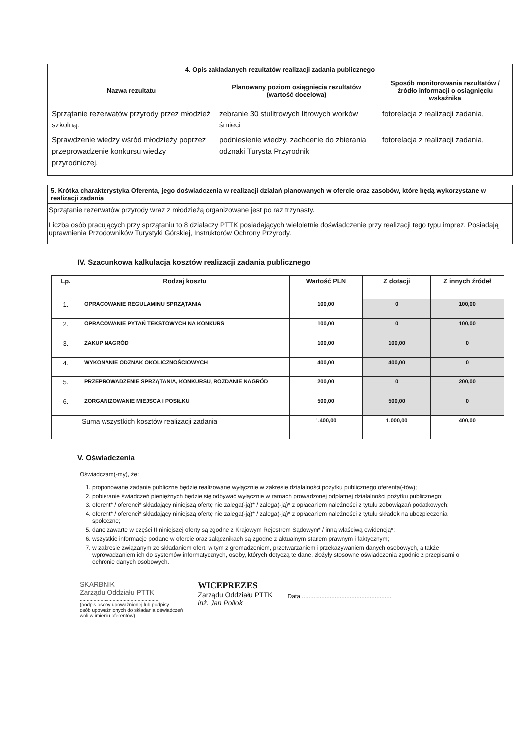| 4. Opis zakładanych rezultatów realizacji zadania publicznego | | |
| --- | --- | --- |
| Nazwa rezultatu | Planowany poziom osiągnięcia rezultatów (wartość docelowa) | Sposób monitorowania rezultatów / źródło informacji o osiągnięciu wskaźnika |
| Sprzątanie rezerwatów przyrody przez młodzież szkolną. | zebranie 30 stulitrowych litrowych worków śmieci | fotorelacja z realizacji zadania, |
| Sprawdzenie wiedzy wśród młodzieży poprzez przeprowadzenie konkursu wiedzy przyrodniczej. | podniesienie wiedzy, zachcenie do zbierania odznaki Turysta Przyrodnik | fotorelacja z realizacji zadania, |
5. Krótka charakterystyka Oferenta, jego doświadczenia w realizacji działań planowanych w ofercie oraz zasobów, które będą wykorzystane w realizacji zadania
Sprzątanie rezerwatów przyrody wraz z młodzieżą organizowane jest po raz trzynasty.
Liczba osób pracujących przy sprzątaniu to 8 działaczy PTTK posiadających wieloletnie doświadczenie przy realizacji tego typu imprez. Posiadają uprawnienia Przodowników Turystyki Górskiej, Instruktorów Ochrony Przyrody.
IV. Szacunkowa kalkulacja kosztów realizacji zadania publicznego
| Lp. | Rodzaj kosztu | Wartość PLN | Z dotacji | Z innych źródeł |
| --- | --- | --- | --- | --- |
| 1. | OPRACOWANIE REGULAMINU SPRZĄTANIA | 100,00 | 0 | 100,00 |
| 2. | OPRACOWANIE PYTAŃ TEKSTOWYCH NA KONKURS | 100,00 | 0 | 100,00 |
| 3. | ZAKUP NAGRÓD | 100,00 | 100,00 | 0 |
| 4. | WYKONANIE ODZNAK OKOLICZNOŚCIOWYCH | 400,00 | 400,00 | 0 |
| 5. | PRZEPROWADZENIE SPRZĄTANIA, KONKURSU, ROZDANIE NAGRÓD | 200,00 | 0 | 200,00 |
| 6. | ZORGANIZOWANIE MIEJSCA I POSIŁKU | 500,00 | 500,00 | 0 |
| Suma wszystkich kosztów realizacji zadania | | 1.400,00 | 1.000,00 | 400,00 |
V. Oświadczenia
Oświadczam(-my), że:
1. proponowane zadanie publiczne będzie realizowane wyłącznie w zakresie działalności pożytku publicznego oferenta(-tów);
2. pobieranie świadczeń pieniężnych będzie się odbywać wyłącznie w ramach prowadzonej odpłatnej działalności pożytku publicznego;
3. oferent* / oferenci* składający niniejszą ofertę nie zalega(-ją)* / zalega(-ją)* z opłacaniem należności z tytułu zobowiązań podatkowych;
4. oferent* / oferenci* składający niniejszą ofertę nie zalega(-ją)* / zalega(-ją)* z opłacaniem należności z tytułu składek na ubezpieczenia społeczne;
5. dane zawarte w części II niniejszej oferty są zgodne z Krajowym Rejestrem Sądowym* / inną właściwą ewidencją*;
6. wszystkie informacje podane w ofercie oraz załącznikach są zgodne z aktualnym stanem prawnym i faktycznym;
7. w zakresie związanym ze składaniem ofert, w tym z gromadzeniem, przetwarzaniem i przekazywaniem danych osobowych, a także wprowadzaniem ich do systemów informatycznych, osoby, których dotyczą te dane, złożyły stosowne oświadczenia zgodnie z przepisami o ochronie danych osobowych.
SKARBNIK
Zarządu Oddziału PTTK
.........................................................
(podpis osoby upoważnionej lub podpisy
osób upoważnionych do składania oświadczeń
woli w imieniu oferentów)
WICEPREZES
Zarządu Oddziału PTTK
inż. Jan Pollok
Data ......................................................